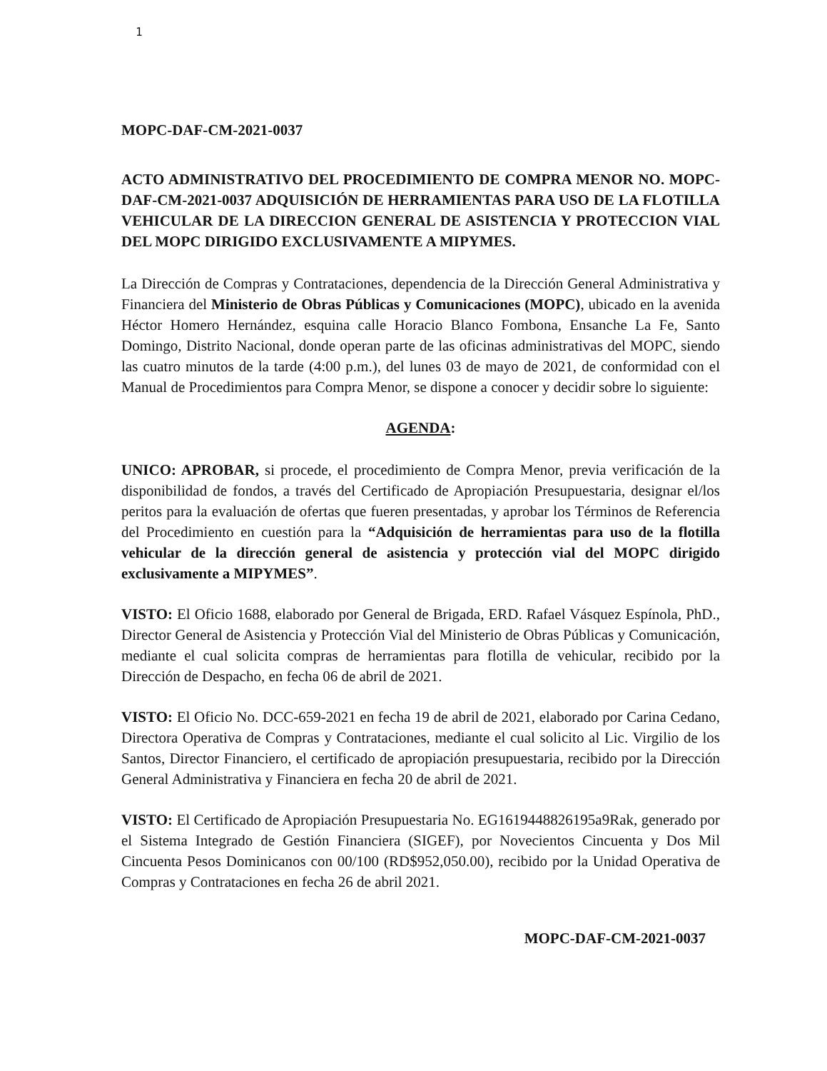1
MOPC-DAF-CM-2021-0037
ACTO ADMINISTRATIVO DEL PROCEDIMIENTO DE COMPRA MENOR NO. MOPC-DAF-CM-2021-0037 ADQUISICIÓN DE HERRAMIENTAS PARA USO DE LA FLOTILLA VEHICULAR DE LA DIRECCION GENERAL DE ASISTENCIA Y PROTECCION VIAL DEL MOPC DIRIGIDO EXCLUSIVAMENTE A MIPYMES.
La Dirección de Compras y Contrataciones, dependencia de la Dirección General Administrativa y Financiera del Ministerio de Obras Públicas y Comunicaciones (MOPC), ubicado en la avenida Héctor Homero Hernández, esquina calle Horacio Blanco Fombona, Ensanche La Fe, Santo Domingo, Distrito Nacional, donde operan parte de las oficinas administrativas del MOPC, siendo las cuatro minutos de la tarde (4:00 p.m.), del lunes 03 de mayo de 2021, de conformidad con el Manual de Procedimientos para Compra Menor, se dispone a conocer y decidir sobre lo siguiente:
AGENDA:
UNICO: APROBAR, si procede, el procedimiento de Compra Menor, previa verificación de la disponibilidad de fondos, a través del Certificado de Apropiación Presupuestaria, designar el/los peritos para la evaluación de ofertas que fueren presentadas, y aprobar los Términos de Referencia del Procedimiento en cuestión para la “Adquisición de herramientas para uso de la flotilla vehicular de la dirección general de asistencia y protección vial del MOPC dirigido exclusivamente a MIPYMES”.
VISTO: El Oficio 1688, elaborado por General de Brigada, ERD. Rafael Vásquez Espínola, PhD., Director General de Asistencia y Protección Vial del Ministerio de Obras Públicas y Comunicación, mediante el cual solicita compras de herramientas para flotilla de vehicular, recibido por la Dirección de Despacho, en fecha 06 de abril de 2021.
VISTO: El Oficio No. DCC-659-2021 en fecha 19 de abril de 2021, elaborado por Carina Cedano, Directora Operativa de Compras y Contrataciones, mediante el cual solicito al Lic. Virgilio de los Santos, Director Financiero, el certificado de apropiación presupuestaria, recibido por la Dirección General Administrativa y Financiera en fecha 20 de abril de 2021.
VISTO: El Certificado de Apropiación Presupuestaria No. EG1619448826195a9Rak, generado por el Sistema Integrado de Gestión Financiera (SIGEF), por Novecientos Cincuenta y Dos Mil Cincuenta Pesos Dominicanos con 00/100 (RD$952,050.00), recibido por la Unidad Operativa de Compras y Contrataciones en fecha 26 de abril 2021.
MOPC-DAF-CM-2021-0037